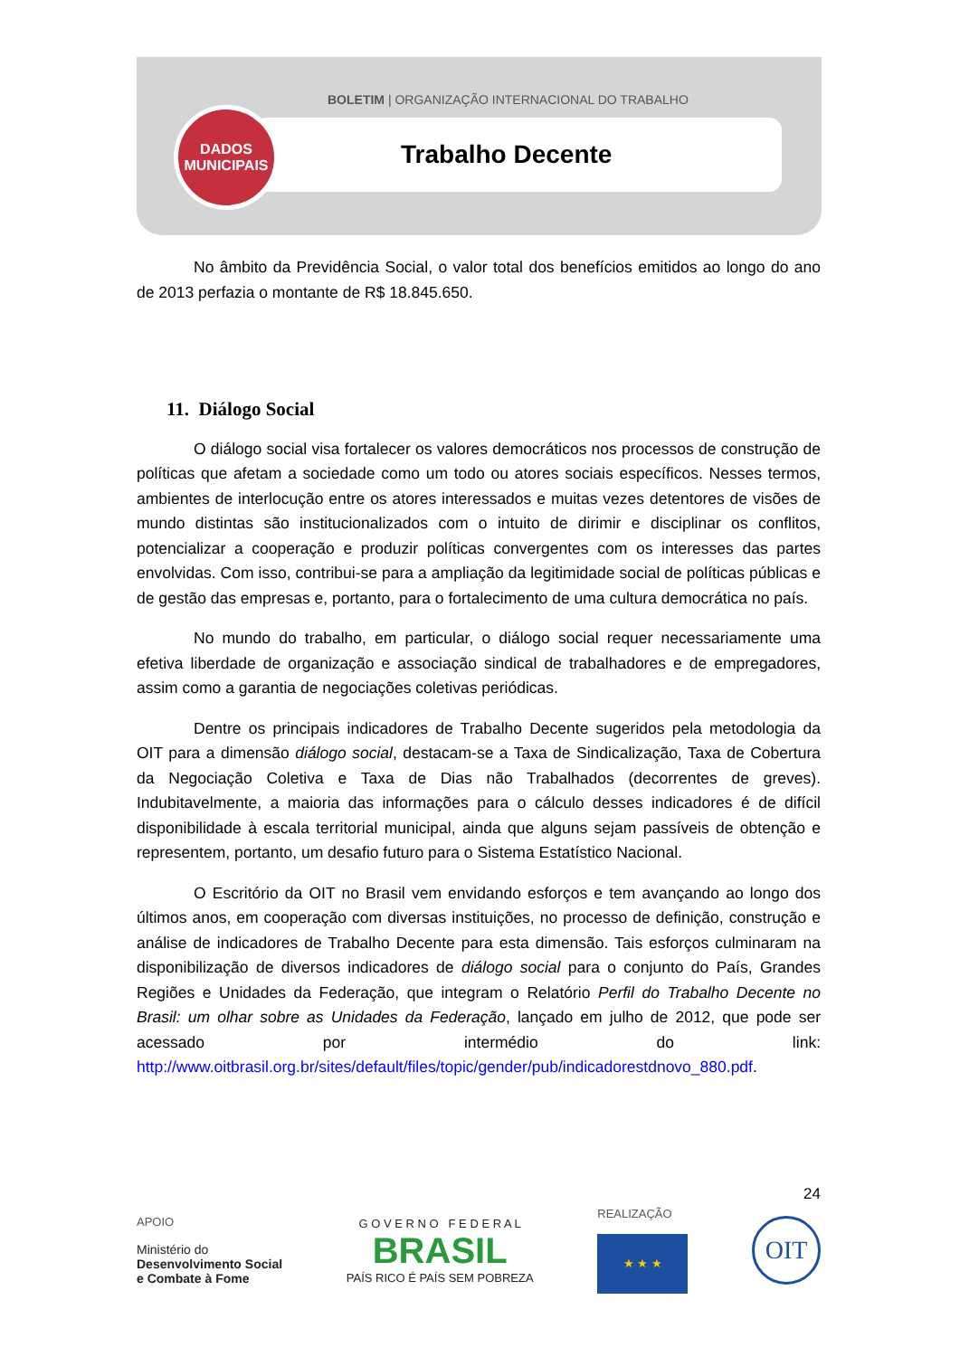BOLETIM | ORGANIZAÇÃO INTERNACIONAL DO TRABALHO
Trabalho Decente
DADOS
MUNICIPAIS
No âmbito da Previdência Social, o valor total dos benefícios emitidos ao longo do ano de 2013 perfazia o montante de R$ 18.845.650.
11. Diálogo Social
O diálogo social visa fortalecer os valores democráticos nos processos de construção de políticas que afetam a sociedade como um todo ou atores sociais específicos. Nesses termos, ambientes de interlocução entre os atores interessados e muitas vezes detentores de visões de mundo distintas são institucionalizados com o intuito de dirimir e disciplinar os conflitos, potencializar a cooperação e produzir políticas convergentes com os interesses das partes envolvidas. Com isso, contribui-se para a ampliação da legitimidade social de políticas públicas e de gestão das empresas e, portanto, para o fortalecimento de uma cultura democrática no país.
No mundo do trabalho, em particular, o diálogo social requer necessariamente uma efetiva liberdade de organização e associação sindical de trabalhadores e de empregadores, assim como a garantia de negociações coletivas periódicas.
Dentre os principais indicadores de Trabalho Decente sugeridos pela metodologia da OIT para a dimensão diálogo social, destacam-se a Taxa de Sindicalização, Taxa de Cobertura da Negociação Coletiva e Taxa de Dias não Trabalhados (decorrentes de greves). Indubitavelmente, a maioria das informações para o cálculo desses indicadores é de difícil disponibilidade à escala territorial municipal, ainda que alguns sejam passíveis de obtenção e representem, portanto, um desafio futuro para o Sistema Estatístico Nacional.
O Escritório da OIT no Brasil vem envidando esforços e tem avançando ao longo dos últimos anos, em cooperação com diversas instituições, no processo de definição, construção e análise de indicadores de Trabalho Decente para esta dimensão. Tais esforços culminaram na disponibilização de diversos indicadores de diálogo social para o conjunto do País, Grandes Regiões e Unidades da Federação, que integram o Relatório Perfil do Trabalho Decente no Brasil: um olhar sobre as Unidades da Federação, lançado em julho de 2012, que pode ser acessado por intermédio do link: http://www.oitbrasil.org.br/sites/default/files/topic/gender/pub/indicadorestdnovo_880.pdf.
24
APOIO
Ministério do
Desenvolvimento Social
e Combate à Fome
G O V E R N O F E D E R A L
BRASIL
PAÍS RICO É PAÍS SEM POBREZA
REALIZAÇÃO
★ ★ ★
OIT